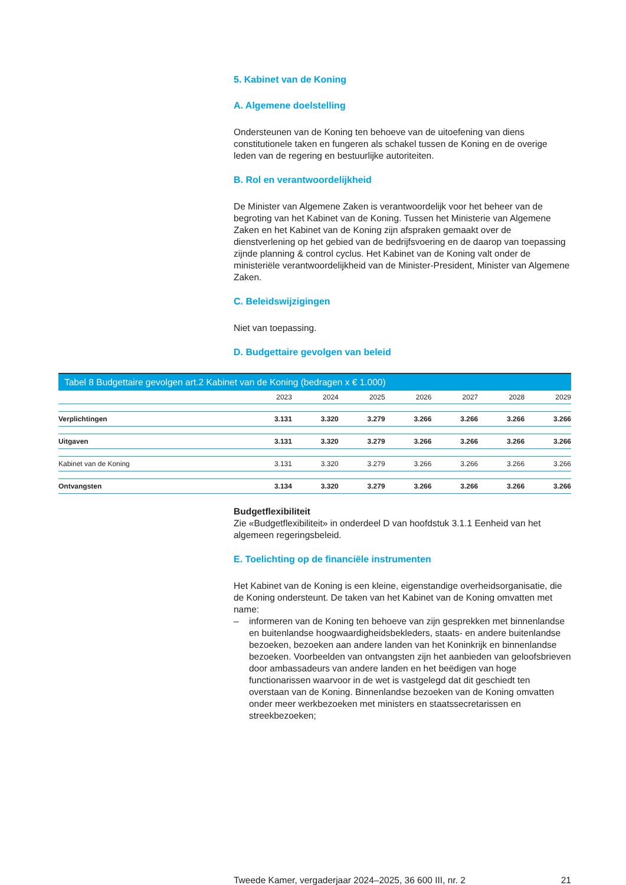5. Kabinet van de Koning
A. Algemene doelstelling
Ondersteunen van de Koning ten behoeve van de uitoefening van diens constitutionele taken en fungeren als schakel tussen de Koning en de overige leden van de regering en bestuurlijke autoriteiten.
B. Rol en verantwoordelijkheid
De Minister van Algemene Zaken is verantwoordelijk voor het beheer van de begroting van het Kabinet van de Koning. Tussen het Ministerie van Algemene Zaken en het Kabinet van de Koning zijn afspraken gemaakt over de dienstverlening op het gebied van de bedrijfsvoering en de daarop van toepassing zijnde planning & control cyclus. Het Kabinet van de Koning valt onder de ministeriële verantwoordelijkheid van de Minister-President, Minister van Algemene Zaken.
C. Beleidswijzigingen
Niet van toepassing.
D. Budgettaire gevolgen van beleid
Tabel 8 Budgettaire gevolgen art.2 Kabinet van de Koning (bedragen x € 1.000)
| | 2023 | 2024 | 2025 | 2026 | 2027 | 2028 | 2029 |
| --- | --- | --- | --- | --- | --- | --- | --- |
| Verplichtingen | 3.131 | 3.320 | 3.279 | 3.266 | 3.266 | 3.266 | 3.266 |
| Uitgaven | 3.131 | 3.320 | 3.279 | 3.266 | 3.266 | 3.266 | 3.266 |
| Kabinet van de Koning | 3.131 | 3.320 | 3.279 | 3.266 | 3.266 | 3.266 | 3.266 |
| Ontvangsten | 3.134 | 3.320 | 3.279 | 3.266 | 3.266 | 3.266 | 3.266 |
Budgetflexibiliteit
Zie «Budgetflexibiliteit» in onderdeel D van hoofdstuk 3.1.1 Eenheid van het algemeen regeringsbeleid.
E. Toelichting op de financiële instrumenten
Het Kabinet van de Koning is een kleine, eigenstandige overheidsorganisatie, die de Koning ondersteunt. De taken van het Kabinet van de Koning omvatten met name:
– informeren van de Koning ten behoeve van zijn gesprekken met binnenlandse en buitenlandse hoogwaardigheidsbekleders, staats- en andere buitenlandse bezoeken, bezoeken aan andere landen van het Koninkrijk en binnenlandse bezoeken. Voorbeelden van ontvangsten zijn het aanbieden van geloofsbrieven door ambassadeurs van andere landen en het beëdigen van hoge functionarissen waarvoor in de wet is vastgelegd dat dit geschiedt ten overstaan van de Koning. Binnenlandse bezoeken van de Koning omvatten onder meer werkbezoeken met ministers en staatssecretarissen en streekbezoeken;
Tweede Kamer, vergaderjaar 2024–2025, 36 600 III, nr. 2 21